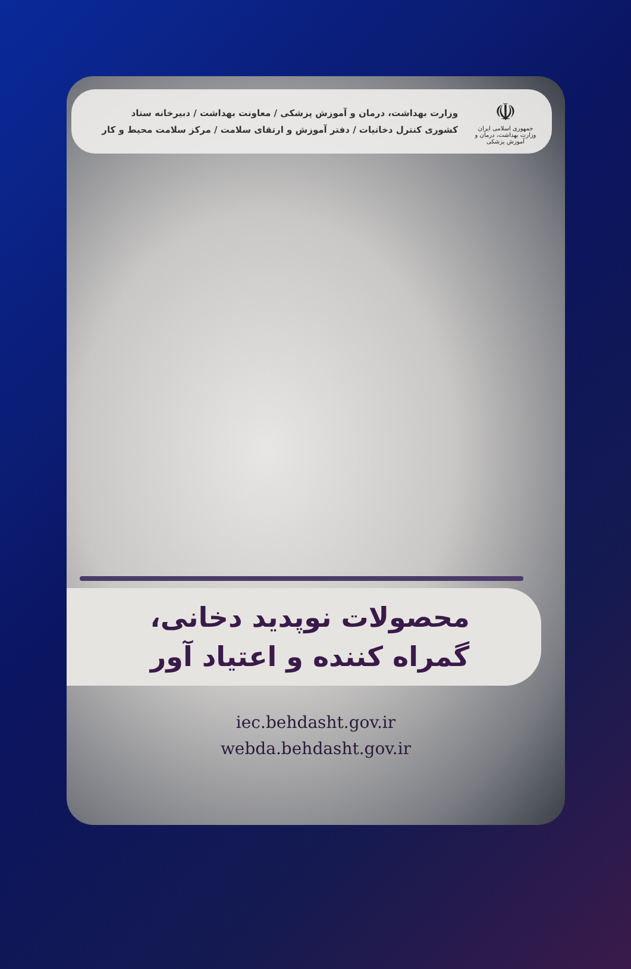☫
جمهوری اسلامی ایران
وزارت بهداشت، درمان و آموزش پزشکی
وزارت بهداشت، درمان و آموزش پزشکی / معاونت بهداشت / دبیرخانه ستاد
کشوری کنترل دخانیات / دفتر آموزش و ارتقای سلامت / مرکز سلامت محیط و کار
محصولات نوپدید دخانی،
گمراه کننده و اعتیاد آور
iec.behdasht.gov.ir
webda.behdasht.gov.ir